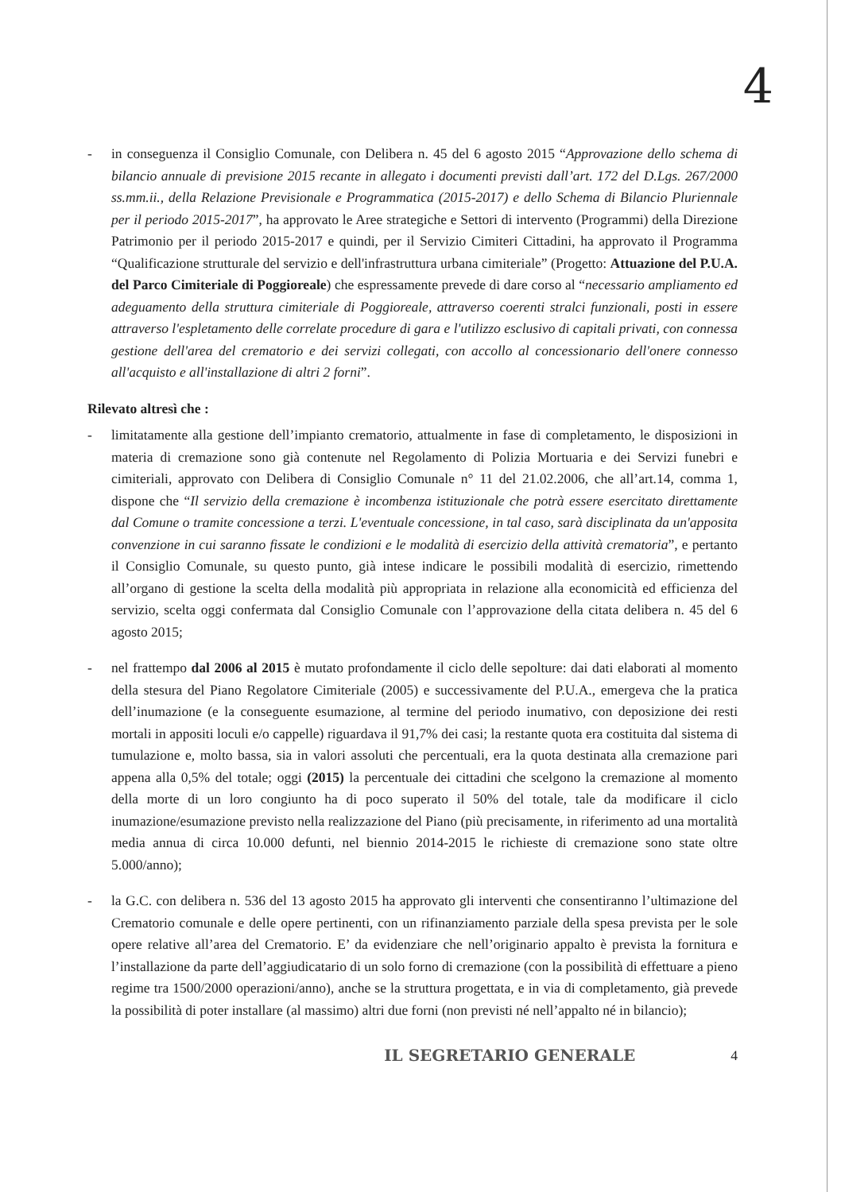4
- in conseguenza il Consiglio Comunale, con Delibera n. 45 del 6 agosto 2015 “Approvazione dello schema di bilancio annuale di previsione 2015 recante in allegato i documenti previsti dall’art. 172 del D.Lgs. 267/2000 ss.mm.ii., della Relazione Previsionale e Programmatica (2015-2017) e dello Schema di Bilancio Pluriennale per il periodo 2015-2017”, ha approvato le Aree strategiche e Settori di intervento (Programmi) della Direzione Patrimonio per il periodo 2015-2017 e quindi, per il Servizio Cimiteri Cittadini, ha approvato il Programma “Qualificazione strutturale del servizio e dell'infrastruttura urbana cimiteriale” (Progetto: Attuazione del P.U.A. del Parco Cimiteriale di Poggioreale) che espressamente prevede di dare corso al “necessario ampliamento ed adeguamento della struttura cimiteriale di Poggioreale, attraverso coerenti stralci funzionali, posti in essere attraverso l'espletamento delle correlate procedure di gara e l'utilizzo esclusivo di capitali privati, con connessa gestione dell'area del crematorio e dei servizi collegati, con accollo al concessionario dell'onere connesso all'acquisto e all'installazione di altri 2 forni”.
Rilevato altresì che :
- limitatamente alla gestione dell’impianto crematorio, attualmente in fase di completamento, le disposizioni in materia di cremazione sono già contenute nel Regolamento di Polizia Mortuaria e dei Servizi funebri e cimiteriali, approvato con Delibera di Consiglio Comunale n° 11 del 21.02.2006, che all’art.14, comma 1, dispone che “Il servizio della cremazione è incombenza istituzionale che potrà essere esercitato direttamente dal Comune o tramite concessione a terzi. L'eventuale concessione, in tal caso, sarà disciplinata da un'apposita convenzione in cui saranno fissate le condizioni e le modalità di esercizio della attività crematoria”, e pertanto il Consiglio Comunale, su questo punto, già intese indicare le possibili modalità di esercizio, rimettendo all’organo di gestione la scelta della modalità più appropriata in relazione alla economicità ed efficienza del servizio, scelta oggi confermata dal Consiglio Comunale con l’approvazione della citata delibera n. 45 del 6 agosto 2015;
- nel frattempo dal 2006 al 2015 è mutato profondamente il ciclo delle sepolture: dai dati elaborati al momento della stesura del Piano Regolatore Cimiteriale (2005) e successivamente del P.U.A., emergeva che la pratica dell’inumazione (e la conseguente esumazione, al termine del periodo inumativo, con deposizione dei resti mortali in appositi loculi e/o cappelle) riguardava il 91,7% dei casi; la restante quota era costituita dal sistema di tumulazione e, molto bassa, sia in valori assoluti che percentuali, era la quota destinata alla cremazione pari appena alla 0,5% del totale; oggi (2015) la percentuale dei cittadini che scelgono la cremazione al momento della morte di un loro congiunto ha di poco superato il 50% del totale, tale da modificare il ciclo inumazione/esumazione previsto nella realizzazione del Piano (più precisamente, in riferimento ad una mortalità media annua di circa 10.000 defunti, nel biennio 2014-2015 le richieste di cremazione sono state oltre 5.000/anno);
- la G.C. con delibera n. 536 del 13 agosto 2015 ha approvato gli interventi che consentiranno l’ultimazione del Crematorio comunale e delle opere pertinenti, con un rifinanziamento parziale della spesa prevista per le sole opere relative all’area del Crematorio. E’ da evidenziare che nell’originario appalto è prevista la fornitura e l’installazione da parte dell’aggiudicatario di un solo forno di cremazione (con la possibilità di effettuare a pieno regime tra 1500/2000 operazioni/anno), anche se la struttura progettata, e in via di completamento, già prevede la possibilità di poter installare (al massimo) altri due forni (non previsti né nell’appalto né in bilancio);
IL SEGRETARIO GENERALE 4